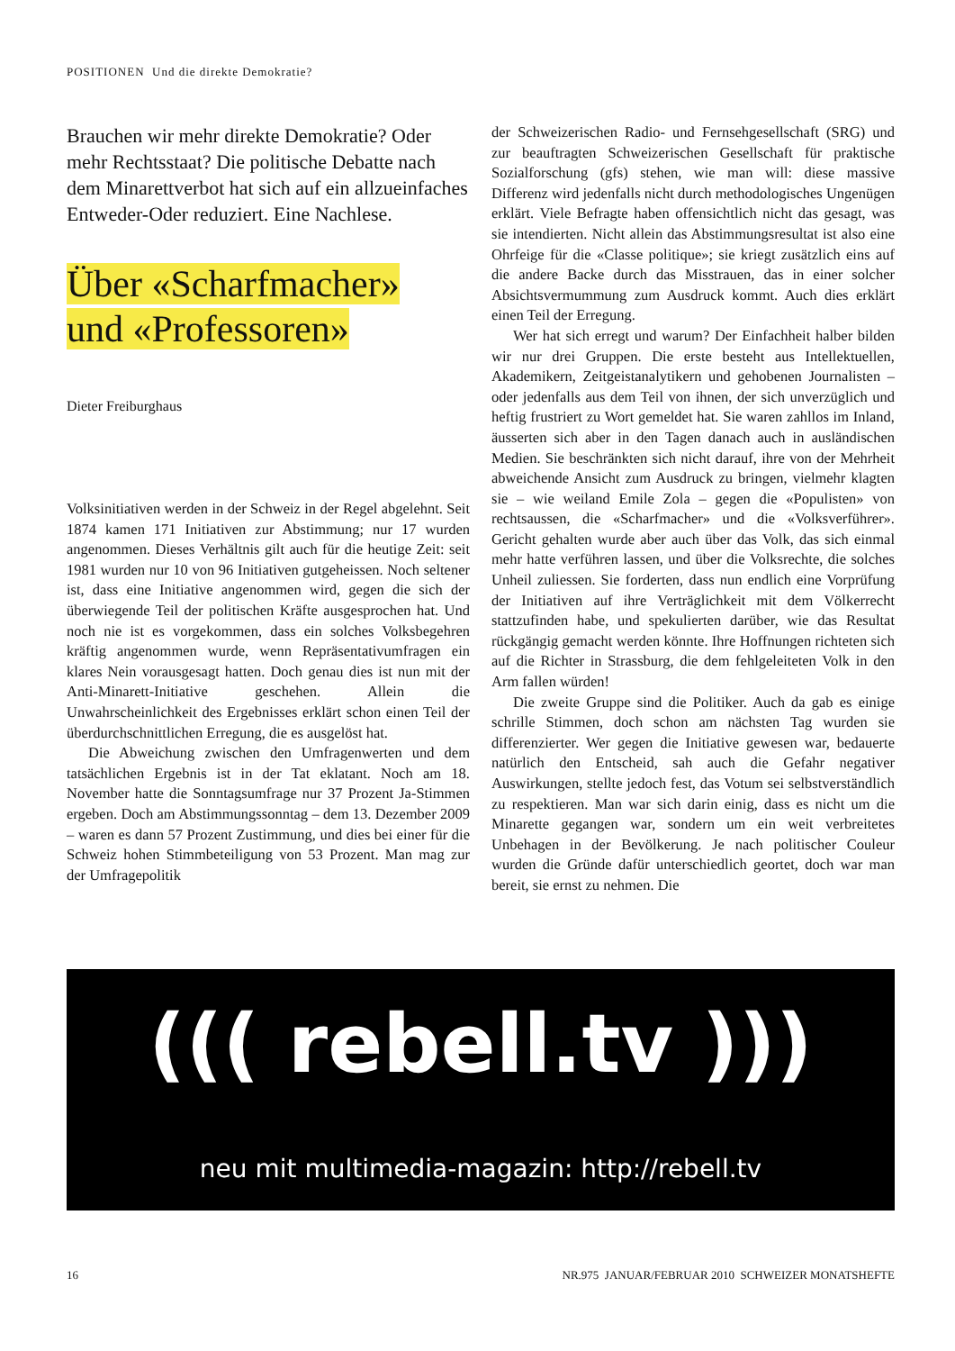POSITIONEN Und die direkte Demokratie?
Brauchen wir mehr direkte Demokratie? Oder mehr Rechtsstaat? Die politische Debatte nach dem Minarettverbot hat sich auf ein allzueinfaches Entweder-Oder reduziert. Eine Nachlese.
Über «Scharfmacher»
und «Professoren»
Dieter Freiburghaus
Volksinitiativen werden in der Schweiz in der Regel abgelehnt. Seit 1874 kamen 171 Initiativen zur Abstimmung; nur 17 wurden angenommen. Dieses Verhältnis gilt auch für die heutige Zeit: seit 1981 wurden nur 10 von 96 Initiativen gutgeheissen. Noch seltener ist, dass eine Initiative angenommen wird, gegen die sich der überwiegende Teil der politischen Kräfte ausgesprochen hat. Und noch nie ist es vorgekommen, dass ein solches Volksbegehren kräftig angenommen wurde, wenn Repräsentativumfragen ein klares Nein vorausgesagt hatten. Doch genau dies ist nun mit der Anti-Minarett-Initiative geschehen. Allein die Unwahrscheinlichkeit des Ergebnisses erklärt schon einen Teil der überdurchschnittlichen Erregung, die es ausgelöst hat.
Die Abweichung zwischen den Umfragenwerten und dem tatsächlichen Ergebnis ist in der Tat eklatant. Noch am 18. November hatte die Sonntagsumfrage nur 37 Prozent Ja-Stimmen ergeben. Doch am Abstimmungssonntag – dem 13. Dezember 2009 – waren es dann 57 Prozent Zustimmung, und dies bei einer für die Schweiz hohen Stimmbeteiligung von 53 Prozent. Man mag zur der Umfragepolitik
der Schweizerischen Radio- und Fernsehgesellschaft (SRG) und zur beauftragten Schweizerischen Gesellschaft für praktische Sozialforschung (gfs) stehen, wie man will: diese massive Differenz wird jedenfalls nicht durch methodologisches Ungenügen erklärt. Viele Befragte haben offensichtlich nicht das gesagt, was sie intendierten. Nicht allein das Abstimmungsresultat ist also eine Ohrfeige für die «Classe politique»; sie kriegt zusätzlich eins auf die andere Backe durch das Misstrauen, das in einer solcher Absichtsvermummung zum Ausdruck kommt. Auch dies erklärt einen Teil der Erregung.
Wer hat sich erregt und warum? Der Einfachheit halber bilden wir nur drei Gruppen. Die erste besteht aus Intellektuellen, Akademikern, Zeitgeistanalytikern und gehobenen Journalisten – oder jedenfalls aus dem Teil von ihnen, der sich unverzüglich und heftig frustriert zu Wort gemeldet hat. Sie waren zahllos im Inland, äusserten sich aber in den Tagen danach auch in ausländischen Medien. Sie beschränkten sich nicht darauf, ihre von der Mehrheit abweichende Ansicht zum Ausdruck zu bringen, vielmehr klagten sie – wie weiland Emile Zola – gegen die «Populisten» von rechtsaussen, die «Scharfmacher» und die «Volksverführer». Gericht gehalten wurde aber auch über das Volk, das sich einmal mehr hatte verführen lassen, und über die Volksrechte, die solches Unheil zuliessen. Sie forderten, dass nun endlich eine Vorprüfung der Initiativen auf ihre Verträglichkeit mit dem Völkerrecht stattzufinden habe, und spekulierten darüber, wie das Resultat rückgängig gemacht werden könnte. Ihre Hoffnungen richteten sich auf die Richter in Strassburg, die dem fehlgeleiteten Volk in den Arm fallen würden!
Die zweite Gruppe sind die Politiker. Auch da gab es einige schrille Stimmen, doch schon am nächsten Tag wurden sie differenzierter. Wer gegen die Initiative gewesen war, bedauerte natürlich den Entscheid, sah auch die Gefahr negativer Auswirkungen, stellte jedoch fest, das Votum sei selbstverständlich zu respektieren. Man war sich darin einig, dass es nicht um die Minarette gegangen war, sondern um ein weit verbreitetes Unbehagen in der Bevölkerung. Je nach politischer Couleur wurden die Gründe dafür unterschiedlich geortet, doch war man bereit, sie ernst zu nehmen. Die
((( rebell.tv )))
neu mit multimedia-magazin: http://rebell.tv
16 NR.975 JANUAR/FEBRUAR 2010 SCHWEIZER MONATSHEFTE